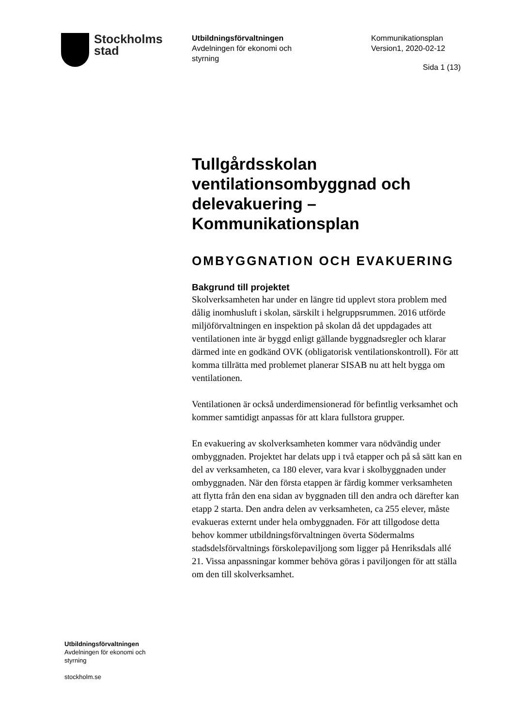Stockholms
stad
Utbildningsförvaltningen
Avdelningen för ekonomi och
styrning
Kommunikationsplan
Version1, 2020-02-12
Sida 1 (13)
Tullgårdsskolan ventilationsombyggnad och delevakuering – Kommunikationsplan
OMBYGGNATION OCH EVAKUERING
Bakgrund till projektet
Skolverksamheten har under en längre tid upplevt stora problem med dålig inomhusluft i skolan, särskilt i helgruppsrummen. 2016 utförde miljöförvaltningen en inspektion på skolan då det uppdagades att ventilationen inte är byggd enligt gällande byggnadsregler och klarar därmed inte en godkänd OVK (obligatorisk ventilationskontroll). För att komma tillrätta med problemet planerar SISAB nu att helt bygga om ventilationen.
Ventilationen är också underdimensionerad för befintlig verksamhet och kommer samtidigt anpassas för att klara fullstora grupper.
En evakuering av skolverksamheten kommer vara nödvändig under ombyggnaden. Projektet har delats upp i två etapper och på så sätt kan en del av verksamheten, ca 180 elever, vara kvar i skolbyggnaden under ombyggnaden. När den första etappen är färdig kommer verksamheten att flytta från den ena sidan av byggnaden till den andra och därefter kan etapp 2 starta. Den andra delen av verksamheten, ca 255 elever, måste evakueras externt under hela ombyggnaden. För att tillgodose detta behov kommer utbildningsförvaltningen överta Södermalms stadsdelsförvaltnings förskolepaviljong som ligger på Henriksdals allé 21. Vissa anpassningar kommer behöva göras i paviljongen för att ställa om den till skolverksamhet.
Utbildningsförvaltningen
Avdelningen för ekonomi och
styrning
stockholm.se